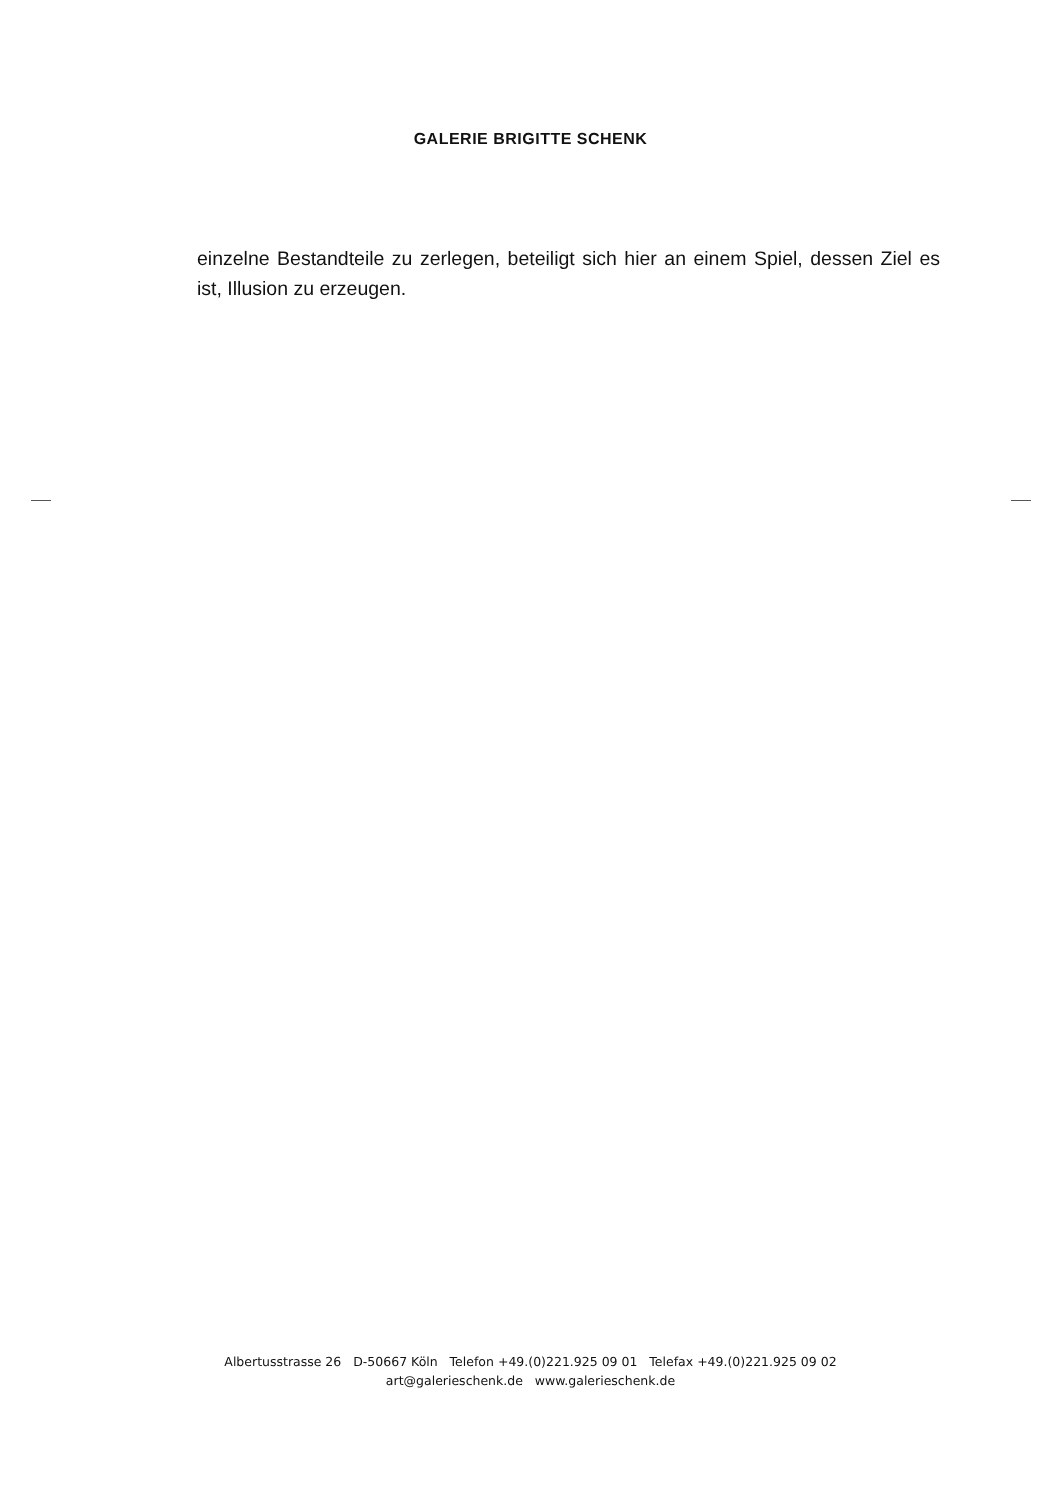GALERIE BRIGITTE SCHENK
einzelne Bestandteile zu zerlegen, beteiligt sich hier an einem Spiel, dessen Ziel es ist, Illusion zu erzeugen.
Albertusstrasse 26 D-50667 Köln Telefon +49.(0)221.925 09 01 Telefax +49.(0)221.925 09 02
art@galerieschenk.de www.galerieschenk.de